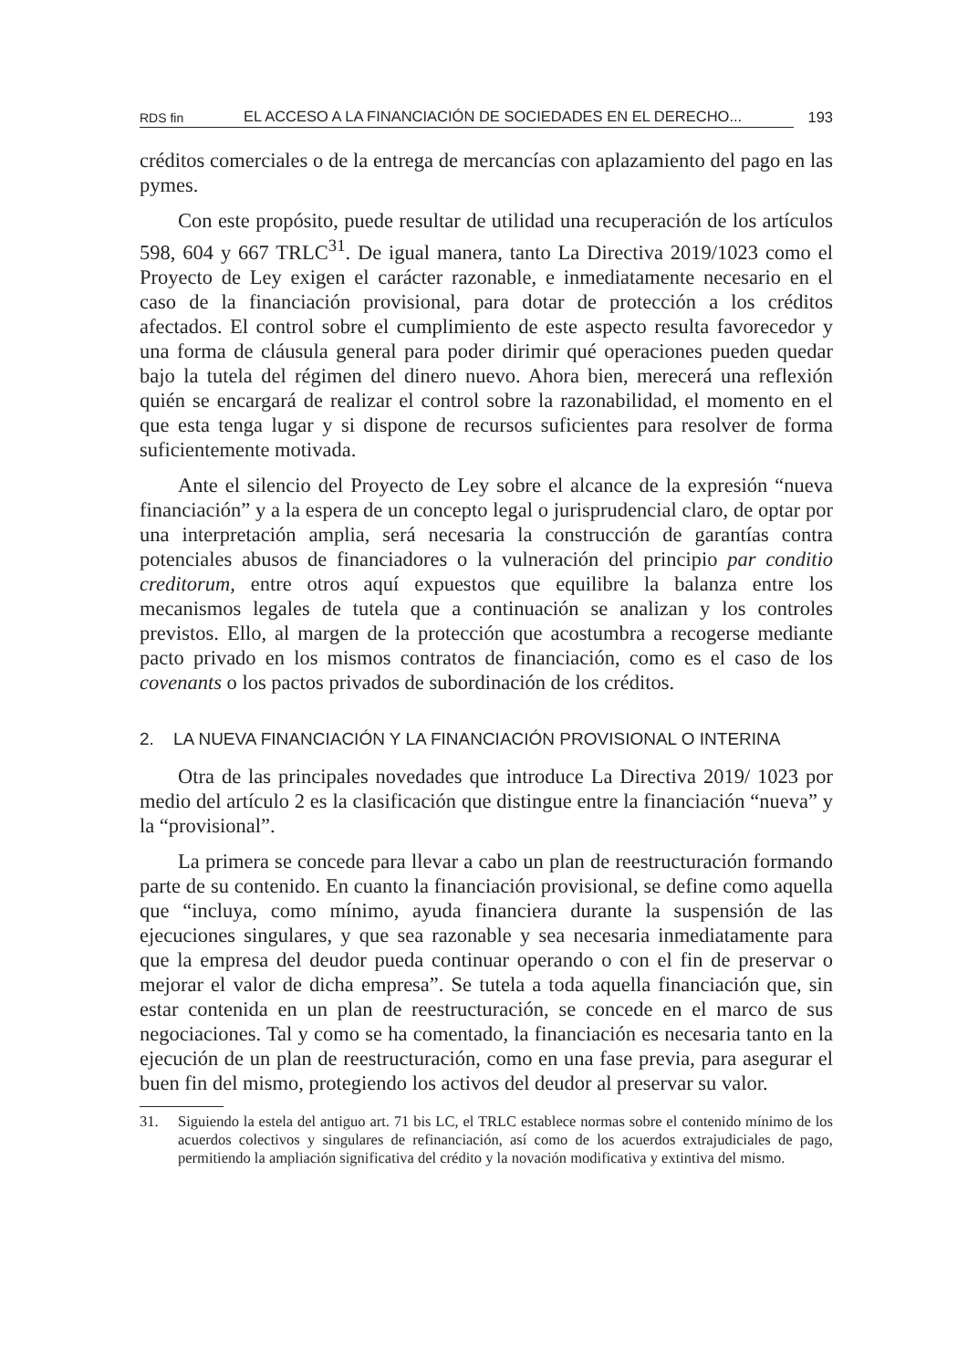RDS fin EL ACCESO A LA FINANCIACIÓN DE SOCIEDADES EN EL DERECHO... 193
créditos comerciales o de la entrega de mercancías con aplazamiento del pago en las pymes.
Con este propósito, puede resultar de utilidad una recuperación de los artículos 598, 604 y 667 TRLC<sup>31</sup>. De igual manera, tanto La Directiva 2019/1023 como el Proyecto de Ley exigen el carácter razonable, e inmediatamente necesario en el caso de la financiación provisional, para dotar de protección a los créditos afectados. El control sobre el cumplimiento de este aspecto resulta favorecedor y una forma de cláusula general para poder dirimir qué operaciones pueden quedar bajo la tutela del régimen del dinero nuevo. Ahora bien, merecerá una reflexión quién se encargará de realizar el control sobre la razonabilidad, el momento en el que esta tenga lugar y si dispone de recursos suficientes para resolver de forma suficientemente motivada.
Ante el silencio del Proyecto de Ley sobre el alcance de la expresión “nueva financiación” y a la espera de un concepto legal o jurisprudencial claro, de optar por una interpretación amplia, será necesaria la construcción de garantías contra potenciales abusos de financiadores o la vulneración del principio par conditio creditorum, entre otros aquí expuestos que equilibre la balanza entre los mecanismos legales de tutela que a continuación se analizan y los controles previstos. Ello, al margen de la protección que acostumbra a recogerse mediante pacto privado en los mismos contratos de financiación, como es el caso de los covenants o los pactos privados de subordinación de los créditos.
2. LA NUEVA FINANCIACIÓN Y LA FINANCIACIÓN PROVISIONAL O INTERINA
Otra de las principales novedades que introduce La Directiva 2019/ 1023 por medio del artículo 2 es la clasificación que distingue entre la financiación “nueva” y la “provisional”.
La primera se concede para llevar a cabo un plan de reestructuración formando parte de su contenido. En cuanto la financiación provisional, se define como aquella que “incluya, como mínimo, ayuda financiera durante la suspensión de las ejecuciones singulares, y que sea razonable y sea necesaria inmediatamente para que la empresa del deudor pueda continuar operando o con el fin de preservar o mejorar el valor de dicha empresa”. Se tutela a toda aquella financiación que, sin estar contenida en un plan de reestructuración, se concede en el marco de sus negociaciones. Tal y como se ha comentado, la financiación es necesaria tanto en la ejecución de un plan de reestructuración, como en una fase previa, para asegurar el buen fin del mismo, protegiendo los activos del deudor al preservar su valor.
31. Siguiendo la estela del antiguo art. 71 bis LC, el TRLC establece normas sobre el contenido mínimo de los acuerdos colectivos y singulares de refinanciación, así como de los acuerdos extrajudiciales de pago, permitiendo la ampliación significativa del crédito y la novación modificativa y extintiva del mismo.